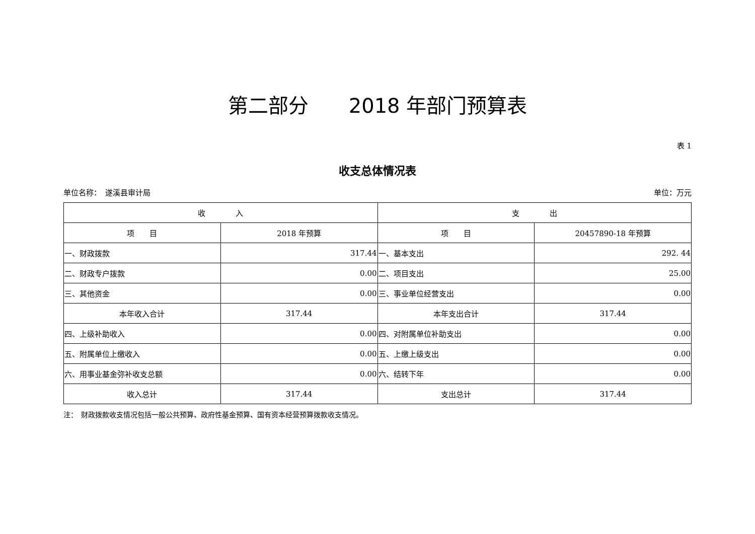第二部分　　2018 年部门预算表
表 1
收支总体情况表
单位名称：　遂溪县审计局 单位：万元
| 收 入 | | 支 出 | |
| --- | --- | --- | --- |
| 项 目 | 2018 年预算 | 项 目 | 20457890-18 年预算 |
| 一、财政拨款 | 317.44 | 一、基本支出 | 292. 44 |
| 二、财政专户拨款 | 0.00 | 二、项目支出 | 25.00 |
| 三、其他资金 | 0.00 | 三、事业单位经营支出 | 0.00 |
| 本年收入合计 | 317.44 | 本年支出合计 | 317.44 |
| 四、上级补助收入 | 0.00 | 四、对附属单位补助支出 | 0.00 |
| 五、附属单位上缴收入 | 0.00 | 五、上缴上级支出 | 0.00 |
| 六、用事业基金弥补收支总额 | 0.00 | 六、结转下年 | 0.00 |
| 收入总计 | 317.44 | 支出总计 | 317.44 |
注：　财政拨款收支情况包括一般公共预算、政府性基金预算、国有资本经营预算拨款收支情况。